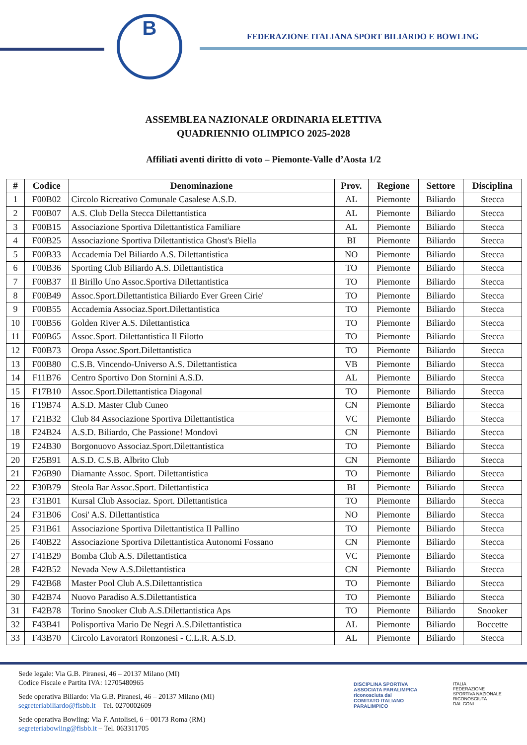B
FEDERAZIONE ITALIANA SPORT BILIARDO E BOWLING
ASSEMBLEA NAZIONALE ORDINARIA ELETTIVA
QUADRIENNIO OLIMPICO 2025-2028
Affiliati aventi diritto di voto – Piemonte-Valle d’Aosta 1/2
| # | Codice | Denominazione | Prov. | Regione | Settore | Disciplina |
| --- | --- | --- | --- | --- | --- | --- |
| 1 | F00B02 | Circolo Ricreativo Comunale Casalese A.S.D. | AL | Piemonte | Biliardo | Stecca |
| 2 | F00B07 | A.S. Club Della Stecca Dilettantistica | AL | Piemonte | Biliardo | Stecca |
| 3 | F00B15 | Associazione Sportiva Dilettantistica Familiare | AL | Piemonte | Biliardo | Stecca |
| 4 | F00B25 | Associazione Sportiva Dilettantistica Ghost's Biella | BI | Piemonte | Biliardo | Stecca |
| 5 | F00B33 | Accademia Del Biliardo A.S. Dilettantistica | NO | Piemonte | Biliardo | Stecca |
| 6 | F00B36 | Sporting Club Biliardo A.S. Dilettantistica | TO | Piemonte | Biliardo | Stecca |
| 7 | F00B37 | Il Birillo Uno Assoc.Sportiva Dilettantistica | TO | Piemonte | Biliardo | Stecca |
| 8 | F00B49 | Assoc.Sport.Dilettantistica Biliardo Ever Green Cirie' | TO | Piemonte | Biliardo | Stecca |
| 9 | F00B55 | Accademia Associaz.Sport.Dilettantistica | TO | Piemonte | Biliardo | Stecca |
| 10 | F00B56 | Golden River A.S. Dilettantistica | TO | Piemonte | Biliardo | Stecca |
| 11 | F00B65 | Assoc.Sport. Dilettantistica Il Filotto | TO | Piemonte | Biliardo | Stecca |
| 12 | F00B73 | Oropa Assoc.Sport.Dilettantistica | TO | Piemonte | Biliardo | Stecca |
| 13 | F00B80 | C.S.B. Vincendo-Universo A.S. Dilettantistica | VB | Piemonte | Biliardo | Stecca |
| 14 | F11B76 | Centro Sportivo Don Stornini A.S.D. | AL | Piemonte | Biliardo | Stecca |
| 15 | F17B10 | Assoc.Sport.Dilettantistica Diagonal | TO | Piemonte | Biliardo | Stecca |
| 16 | F19B74 | A.S.D. Master Club Cuneo | CN | Piemonte | Biliardo | Stecca |
| 17 | F21B32 | Club 84 Associazione Sportiva Dilettantistica | VC | Piemonte | Biliardo | Stecca |
| 18 | F24B24 | A.S.D. Biliardo, Che Passione! Mondovì | CN | Piemonte | Biliardo | Stecca |
| 19 | F24B30 | Borgonuovo Associaz.Sport.Dilettantistica | TO | Piemonte | Biliardo | Stecca |
| 20 | F25B91 | A.S.D. C.S.B. Albrito Club | CN | Piemonte | Biliardo | Stecca |
| 21 | F26B90 | Diamante Assoc. Sport. Dilettantistica | TO | Piemonte | Biliardo | Stecca |
| 22 | F30B79 | Steola Bar Assoc.Sport. Dilettantistica | BI | Piemonte | Biliardo | Stecca |
| 23 | F31B01 | Kursal Club Associaz. Sport. Dilettantistica | TO | Piemonte | Biliardo | Stecca |
| 24 | F31B06 | Cosi' A.S. Dilettantistica | NO | Piemonte | Biliardo | Stecca |
| 25 | F31B61 | Associazione Sportiva Dilettantistica Il Pallino | TO | Piemonte | Biliardo | Stecca |
| 26 | F40B22 | Associazione Sportiva Dilettantistica Autonomi Fossano | CN | Piemonte | Biliardo | Stecca |
| 27 | F41B29 | Bomba Club A.S. Dilettantistica | VC | Piemonte | Biliardo | Stecca |
| 28 | F42B52 | Nevada New A.S.Dilettantistica | CN | Piemonte | Biliardo | Stecca |
| 29 | F42B68 | Master Pool Club A.S.Dilettantistica | TO | Piemonte | Biliardo | Stecca |
| 30 | F42B74 | Nuovo Paradiso A.S.Dilettantistica | TO | Piemonte | Biliardo | Stecca |
| 31 | F42B78 | Torino Snooker Club A.S.Dilettantistica Aps | TO | Piemonte | Biliardo | Snooker |
| 32 | F43B41 | Polisportiva Mario De Negri A.S.Dilettantistica | AL | Piemonte | Biliardo | Boccette |
| 33 | F43B70 | Circolo Lavoratori Ronzonesi - C.L.R. A.S.D. | AL | Piemonte | Biliardo | Stecca |
Sede legale: Via G.B. Piranesi, 46 – 20137 Milano (MI)
Codice Fiscale e Partita IVA: 12705480965
Sede operativa Biliardo: Via G.B. Piranesi, 46 – 20137 Milano (MI)
segreteriabiliardo@fisbb.it – Tel. 0270002609
Sede operativa Bowling: Via F. Antolisei, 6 – 00173 Roma (RM)
segreteriabowling@fisbb.it – Tel. 063311705
DISCIPLINA SPORTIVA
ASSOCIATA PARALIMPICA
riconosciuta dal
COMITATO ITALIANO
PARALIMPICO
ITALIA
FEDERAZIONE
SPORTIVA NAZIONALE
RICONOSCIUTA
DAL CONI